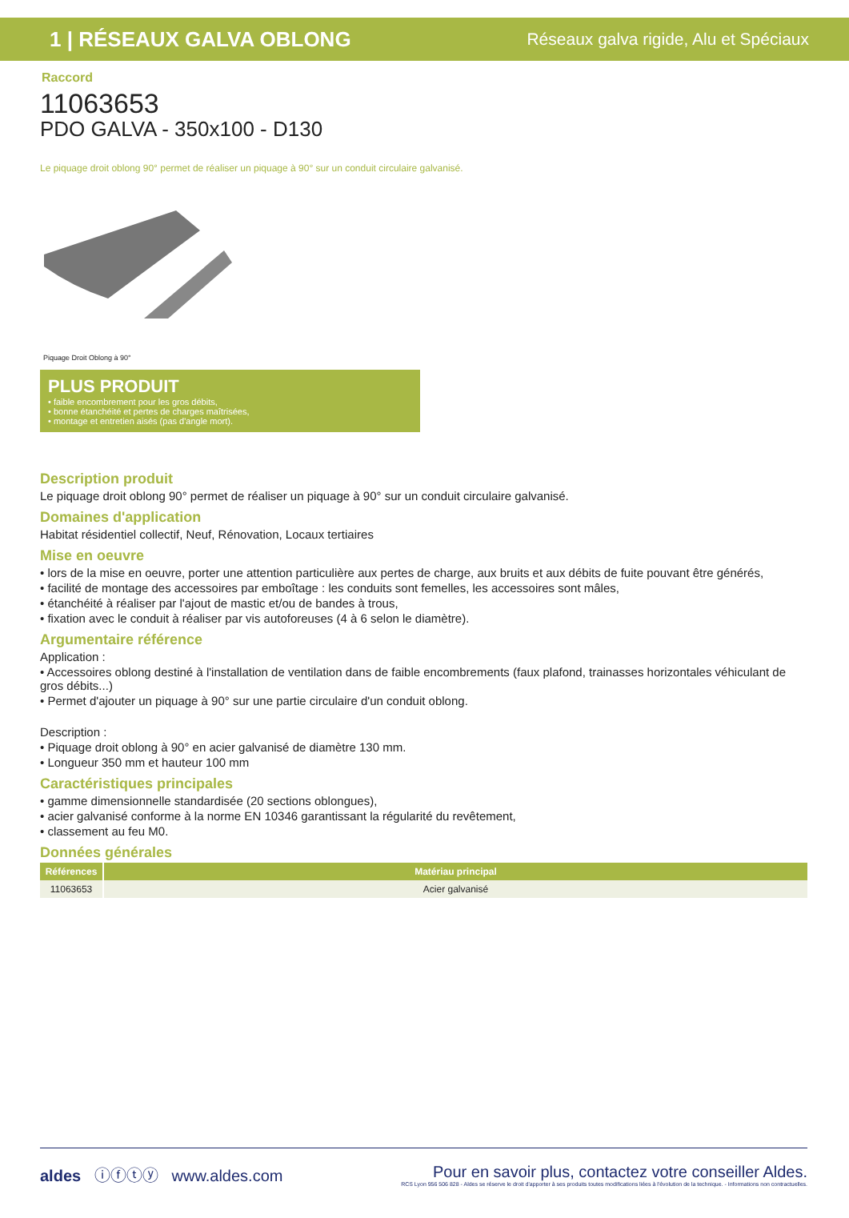1 | RÉSEAUX GALVA OBLONG Réseaux galva rigide, Alu et Spéciaux
Raccord
11063653
PDO GALVA - 350x100 - D130
Le piquage droit oblong 90° permet de réaliser un piquage à 90° sur un conduit circulaire galvanisé.
Piquage Droit Oblong à 90°
PLUS PRODUIT
• faible encombrement pour les gros débits,
• bonne étanchéité et pertes de charges maîtrisées,
• montage et entretien aisés (pas d'angle mort).
Description produit
Le piquage droit oblong 90° permet de réaliser un piquage à 90° sur un conduit circulaire galvanisé.
Domaines d'application
Habitat résidentiel collectif, Neuf, Rénovation, Locaux tertiaires
Mise en oeuvre
• lors de la mise en oeuvre, porter une attention particulière aux pertes de charge, aux bruits et aux débits de fuite pouvant être générés,
• facilité de montage des accessoires par emboîtage : les conduits sont femelles, les accessoires sont mâles,
• étanchéité à réaliser par l'ajout de mastic et/ou de bandes à trous,
• fixation avec le conduit à réaliser par vis autoforeuses (4 à 6 selon le diamètre).
Argumentaire référence
Application :
• Accessoires oblong destiné à l'installation de ventilation dans de faible encombrements (faux plafond, trainasses horizontales véhiculant de gros débits...)
• Permet d'ajouter un piquage à 90° sur une partie circulaire d'un conduit oblong.
Description :
• Piquage droit oblong à 90° en acier galvanisé de diamètre 130 mm.
• Longueur 350 mm et hauteur 100 mm
Caractéristiques principales
• gamme dimensionnelle standardisée (20 sections oblongues),
• acier galvanisé conforme à la norme EN 10346 garantissant la régularité du revêtement,
• classement au feu M0.
Données générales
| Références | Matériau principal |
| --- | --- |
| 11063653 | Acier galvanisé |
aldes ⓘⓕⓣⓨ www.aldes.com Pour en savoir plus, contactez votre conseiller Aldes.
RCS Lyon 956 506 828 - Aldes se réserve le droit d'apporter à ses produits toutes modifications liées à l'évolution de la technique. - Informations non contractuelles.